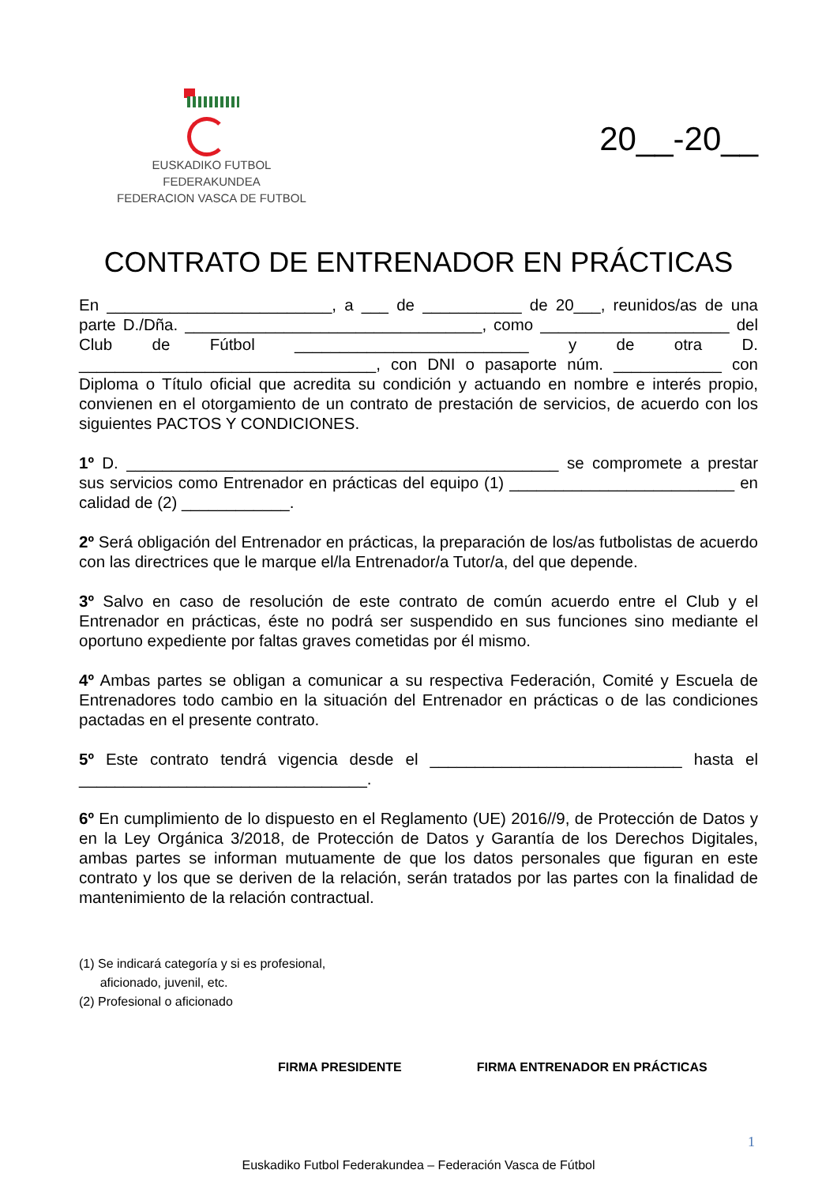EUSKADIKO FUTBOL FEDERAKUNDEA
FEDERACION VASCA DE FUTBOL
20__-20__
CONTRATO DE ENTRENADOR EN PRÁCTICAS
En _________________________, a ___ de ___________ de 20___, reunidos/as de una parte D./Dña. _________________________________, como _____________________ del Club de Fútbol __________________________ y de otra D. _________________________________, con DNI o pasaporte núm. ____________ con Diploma o Título oficial que acredita su condición y actuando en nombre e interés propio, convienen en el otorgamiento de un contrato de prestación de servicios, de acuerdo con los siguientes PACTOS Y CONDICIONES.
1º D. ________________________________________________ se compromete a prestar sus servicios como Entrenador en prácticas del equipo (1) _________________________ en calidad de (2) ____________.
2º Será obligación del Entrenador en prácticas, la preparación de los/as futbolistas de acuerdo con las directrices que le marque el/la Entrenador/a Tutor/a, del que depende.
3º Salvo en caso de resolución de este contrato de común acuerdo entre el Club y el Entrenador en prácticas, éste no podrá ser suspendido en sus funciones sino mediante el oportuno expediente por faltas graves cometidas por él mismo.
4º Ambas partes se obligan a comunicar a su respectiva Federación, Comité y Escuela de Entrenadores todo cambio en la situación del Entrenador en prácticas o de las condiciones pactadas en el presente contrato.
5º Este contrato tendrá vigencia desde el ____________________________ hasta el ________________________________.
6º En cumplimiento de lo dispuesto en el Reglamento (UE) 2016//9, de Protección de Datos y en la Ley Orgánica 3/2018, de Protección de Datos y Garantía de los Derechos Digitales, ambas partes se informan mutuamente de que los datos personales que figuran en este contrato y los que se deriven de la relación, serán tratados por las partes con la finalidad de mantenimiento de la relación contractual.
(1) Se indicará categoría y si es profesional,
aficionado, juvenil, etc.
(2) Profesional o aficionado
FIRMA PRESIDENTE FIRMA ENTRENADOR EN PRÁCTICAS
1
Euskadiko Futbol Federakundea – Federación Vasca de Fútbol